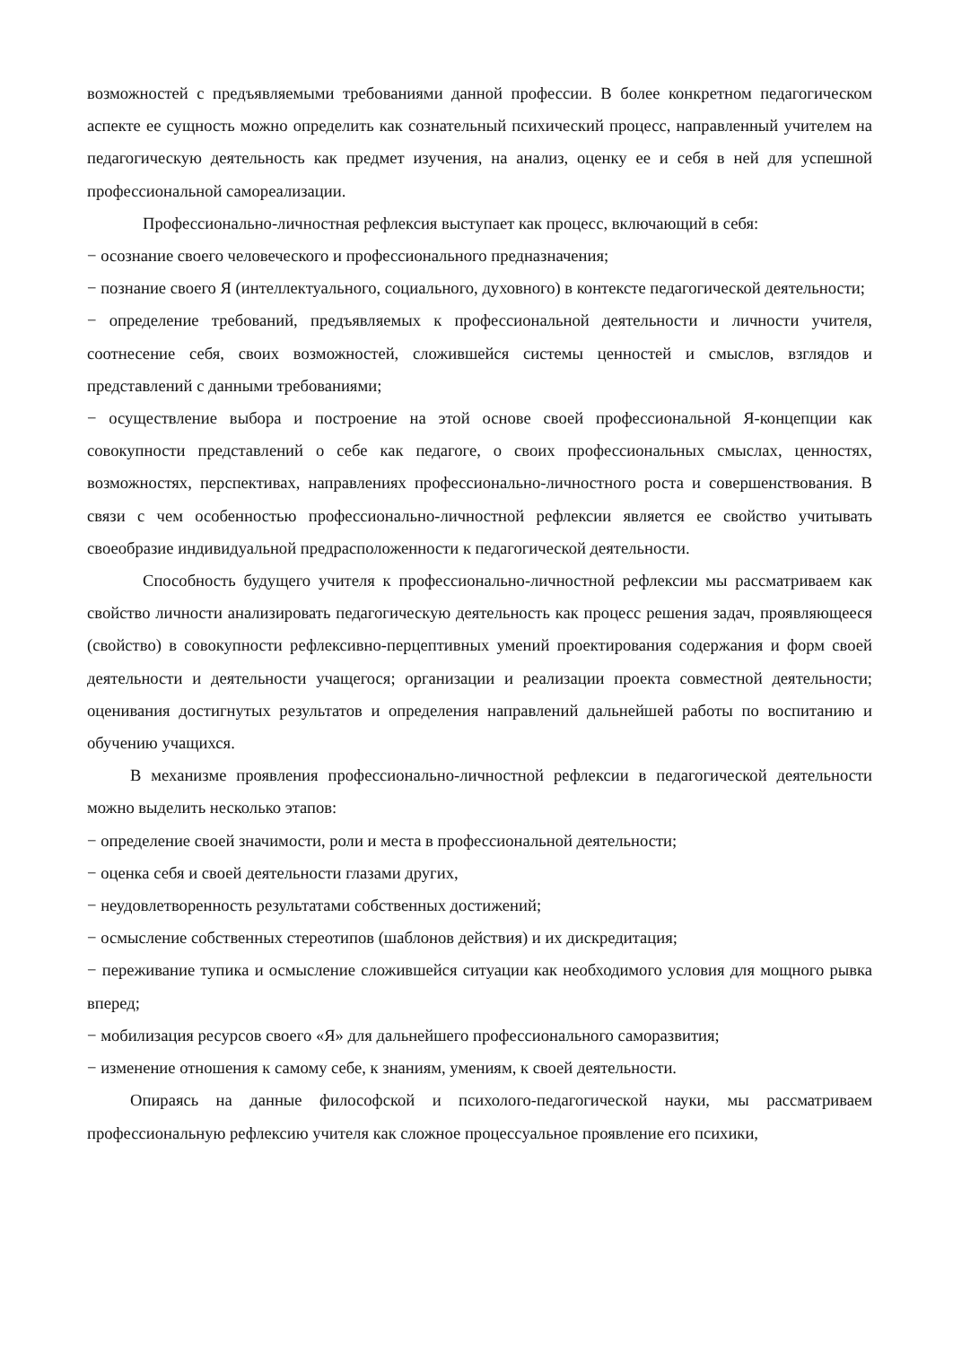возможностей с предъявляемыми требованиями данной профессии. В более конкретном педагогическом аспекте ее сущность можно определить как сознательный психический процесс, направленный учителем на педагогическую деятельность как предмет изучения, на анализ, оценку ее и себя в ней для успешной профессиональной самореализации.
Профессионально-личностная рефлексия выступает как процесс, включающий в себя:
− осознание своего человеческого и профессионального предназначения;
− познание своего Я (интеллектуального, социального, духовного) в контексте педагогической деятельности;
− определение требований, предъявляемых к профессиональной деятельности и личности учителя, соотнесение себя, своих возможностей, сложившейся системы ценностей и смыслов, взглядов и представлений с данными требованиями;
− осуществление выбора и построение на этой основе своей профессиональной Я-концепции как совокупности представлений о себе как педагоге, о своих профессиональных смыслах, ценностях, возможностях, перспективах, направлениях профессионально-личностного роста и совершенствования. В связи с чем особенностью профессионально-личностной рефлексии является ее свойство учитывать своеобразие индивидуальной предрасположенности к педагогической деятельности.
Способность будущего учителя к профессионально-личностной рефлексии мы рассматриваем как свойство личности анализировать педагогическую деятельность как процесс решения задач, проявляющееся (свойство) в совокупности рефлексивно-перцептивных умений проектирования содержания и форм своей деятельности и деятельности учащегося; организации и реализации проекта совместной деятельности; оценивания достигнутых результатов и определения направлений дальнейшей работы по воспитанию и обучению учащихся.
В механизме проявления профессионально-личностной рефлексии в педагогической деятельности можно выделить несколько этапов:
− определение своей значимости, роли и места в профессиональной деятельности;
− оценка себя и своей деятельности глазами других,
− неудовлетворенность результатами собственных достижений;
− осмысление собственных стереотипов (шаблонов действия) и их дискредитация;
− переживание тупика и осмысление сложившейся ситуации как необходимого условия для мощного рывка вперед;
− мобилизация ресурсов своего «Я» для дальнейшего профессионального саморазвития;
− изменение отношения к самому себе, к знаниям, умениям, к своей деятельности.
Опираясь на данные философской и психолого-педагогической науки, мы рассматриваем профессиональную рефлексию учителя как сложное процессуальное проявление его психики,